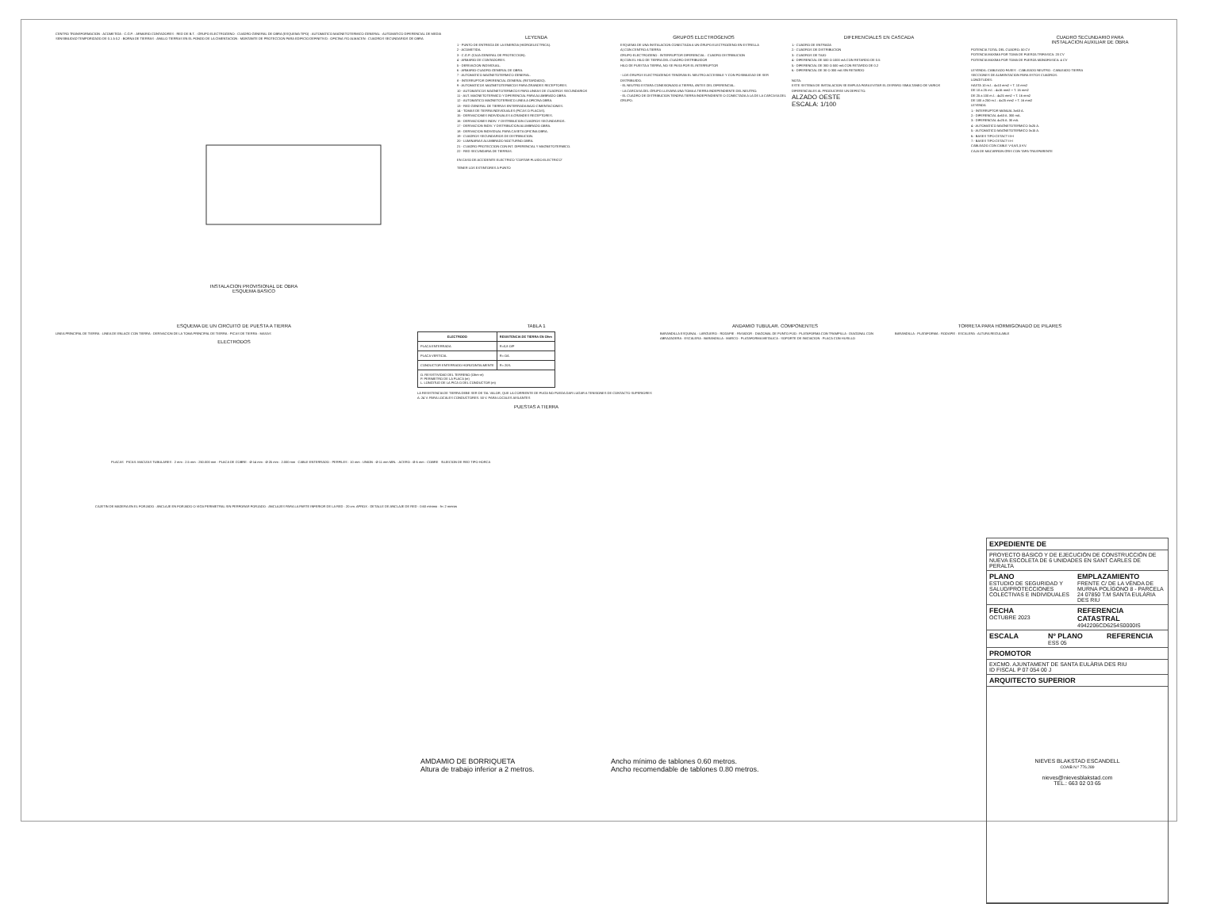CENTRO TRANSFORMACION · ACOMETIDA · C.G.P. · ARMARIO CONTADORES · RED DE B.T. · GRUPO ELECTROGENO · CUADRO GENERAL DE OBRA (ESQUEMA TIPO) · AUTOMATICO MAGNETOTERMICO GENERAL · AUTOMATICO DIFERENCIAL DE MEDIA SENSIBILIDAD TEMPORIZADO DE 0.1 A 0.2 · BORNA DE TIERRAS · ANILLO TIERRAS EN EL FONDO DE LA CIMENTACION · MONTANTE DE PROTECCION PARA EDIFICIO DEFINITIVO · OFICINA Y/O ALMACEN · CUADROS SECUNDARIOS DE OBRA
INSTALACION PROVISIONAL DE OBRA
ESQUEMA BASICO
LEYENDA
1 - PUNTO DE ENTREGA DE LA ENERGIA (HIDROELECTRICA).
2 - ACOMETIDA.
3 - C.G.P. (CAJA GENERAL DE PROTECCION).
4 - ARMARIO DE CONTADORES.
5 - DERIVACION INDIVIDUAL.
6 - ARMARIO-CUADRO GENERAL DE OBRA.
7 - AUTOMATICO MAGNETOTERMICO GENERAL.
8 - INTERRUPTOR DIFERENCIAL GENERAL (RETARDADO).
9 - AUTOMATICOS MAGNETOTERMICOS PARA GRANDES RECEPTORES.
10 - AUTOMATICOS MAGNETOTERMICOS PARA LINEAS DE CUADROS SECUNDARIOS
11 - AUT. MAGNETOTERMICO Y DIFERENCIAL PARA ALUMBRADO OBRA.
12 - AUTOMATICO MAGNETOTERMICO LINEA A OFICINA OBRA.
13 - RED GENERAL DE TIERRAS ENTERRADA BAJO CIMENTACIONES.
14 - TOMAS DE TIERRA INDIVIDUALES (PICAS O PLACAS).
15 - DERIVACIONES INDIVIDUALES A GRANDES RECEPTORES.
16 - DERIVACIONES INDIV. Y DISTRIBUCION CUADROS SECUNDARIOS.
17 - DERIVACION INDIV. Y DISTRIBUCION ALUMBRADO OBRA.
18 - DERIVACION INDIVIDUAL PARA CASETA OFICINA OBRA.
19 - CUADROS SECUNDARIOS DE DISTRIBUCION.
20 - LUMINARIAS ALUMBRADO NOCTURNO OBRA.
21 - CUADRO PROTECCION CON INT. DIFERENCIAL Y MAGNETOTERMICO.
22 - RED SECUNDARIA DE TIERRAS.
EN CASO DE ACCIDENTE ELECTRICO "CORTAR FLUIDO ELECTRICO"
TENER LOS EXTINTORES A PUNTO
GRUPOS ELECTROGENOS
ESQUEMA DE UNA INSTALACION CONECTADA A UN GRUPO ELECTROGENO EN ESTRELLA
A) CON CENTRO A TIERRA
GRUPO ELECTROGENO · INTERRUPTOR DIFERENCIAL · CUADRO DISTRIBUCION
B) CON EL HILO DE TIERRA DEL CUADRO DISTRIBUIDOR
HILO DE PUESTA A TIERRA, NO SE PASA POR EL INTERRUPTOR
- LOS GRUPOS ELECTROGENOS TENDRAN EL NEUTRO ACCESIBLE Y CON POSIBILIDAD DE SER DISTRIBUIDO.
- EL NEUTRO ESTARA CONEXIONADO A TIERRA, ANTES DEL DIFERENCIAL.
- LA CARCASA DEL GRUPO LLEVARA UNA TOMA A TIERRA INDEPENDIENTE DEL NEUTRO.
- EL CUADRO DE DISTRIBUCION TENDRA TIERRA INDEPENDIENTE O CONECTADA A LA DE LA CARCASA DEL GRUPO.
DIFERENCIALES EN CASCADA
1.- CUADRO DE ENTRADA
2.- CUADROS DE DISTRIBUCION
3.- CUADROS DE TAJO
4.- DIFERENCIAL DE 500 O 1000 mA CON RETARDO DE 0.5
5.- DIFERENCIAL DE 300 O 500 mA CON RETARDO DE 0.2
6.- DIFERENCIAL DE 30 O 300 mA SIN RETARDO
NOTA:
ESTE SISTEMA DE INSTALACION SE EMPLEA PARA EVITAR EL DISPARO SIMULTANEO DE VARIOS DIFERENCIALES AL PRODUCIRSE UN DEFECTO.
ALZADO OESTE
ESCALA: 1/100
CUADRO SECUNDARIO PARA
INSTALACION AUXILIAR DE OBRA
POTENCIA TOTAL DEL CUADRO: 50 CV
POTENCIA MAXIMA POR TOMA DE FUERZA TRIFASICA: 20 CV
POTENCIA MAXIMA POR TOMA DE FUERZA MONOFASICA: 4 CV
LEYENDA: CABLEADO FASES · CABLEADO NEUTRO · CABLEADO TIERRA
SECCIONES DE ALIMENTACION PARA ESTOS CUADROS:
LONGITUDES:
HASTA 10 m.l. : 4x10 mm2 + T. 10 mm2
DE 10 a 25 m.l. : 4x16 mm2 + T. 16 mm2
DE 25 a 100 m.l. : 4x25 mm2 + T. 16 mm2
DE 100 a 250 m.l. : 4x25 mm2 + T. 16 mm2
LEYENDA
1.- INTERRUPTOR MANUAL 3x63 A.
2.- DIFERENCIAL 4x63 A. 300 mA.
3.- DIFERENCIAL 4x25 A. 30 mA.
4.- AUTOMATICO MAGNETOTERMICO 3x25 A.
5.- AUTOMATICO MAGNETOTERMICO 3x15 A.
6.- BASES TIPO CETACT III+I
7.- BASES TIPO CETACT II+I
CABLEADO CON CABLE V-0,6/1,5 KV.
CAJA DE MACARRON GRIS CON TAPA TRASPARENTE
ESQUEMA DE UN CIRCUITO DE PUESTA A TIERRA
LINEA PRINCIPAL DE TIERRA · LINEA DE ENLACE CON TIERRA · DERIVACION DE LA TOMA PRINCIPAL DE TIERRA · PICAS DE TIERRA · MASAS
ELECTRODOS
TABLA 1
| ELECTRODO | RESISTENCIA DE TIERRA EN Ohm |
| --- | --- |
| PLACA ENTERRADA | R=0,8 O/P |
| PLACA VERTICAL | R= O/L |
| CONDUCTOR ENTERRADO HORIZONTALMENTE | R= 20/L |
| O. RESISTIVIDAD DEL TERRENO (Ohm-m) P. PERIMETRO DE LA PLACA (m) L. LONGITUD DE LA PICA O DEL CONDUCTOR (m) | |
LA RESISTENCIA DE TIERRA DEBE SER DE TAL VALOR, QUE LA CORRIENTE DE FUGA NO PUEDA DAR LUGAR A TENSIONES DE CONTACTO SUPERIORES A: 24 V. PARA LOCALES CONDUCTORES. 50 V. PARA LOCALES AISLANTES
PUESTAS A TIERRA
ANDAMIO TUBULAR. COMPONENTES
BARANDILLA ESQUINAL · LARGUERO · RODAPIE · PASADOR · DIAGONAL DE PUNTO FIJO · PLATAFORMA CON TRAMPILLA · DIAGONAL CON ABRAZADERA · ESCALERA · BARANDILLA · MARCO · PLATAFORMA METALICA · SOPORTE DE INICIACION · PLACA CON HUSILLO
TORRETA PARA HORMIGONADO DE PILARES
BARANDILLA · PLATAFORMA · RODAPIE · ESCALERA · ALTURA REGULABLE
PLACAS PICAS: MACIZAS TUBULARES · 2 mm · 2.5 mm · 250.000 mm · PLACA DE COBRE · Ø 14 mm · Ø 25 mm · 2.000 mm CABLE ENTERRADO · PERFILES · 10 mm · UNION · Ø 11 mm MIN. · ACERO · Ø 6 mm · COBRE SUJECION DE RED TIPO HORCA
CAJETIN DE MADERA EN EL FORJADO · ANCLAJE EN FORJADO O VIGA PERIMETRAL SIN PERFORAR FORJADO · ANCLAJES PARA LA PARTE INFERIOR DE LA RED · 20 cm. APROX · DETALLE DE ANCLAJE DE RED · 0.60 mínimo · h< 2 metros
AMDAMIO DE BORRIQUETA
Altura de trabajo inferior a 2 metros.
Ancho mínimo de tablones 0.60 metros.
Ancho recomendable de tablones 0.80 metros.
EXPEDIENTE DE
PROYECTO BÁSICO Y DE EJECUCIÓN DE CONSTRUCCIÓN DE NUEVA ESCOLETA DE 6 UNIDADES EN SANT CARLES DE PERALTA
PLANO
ESTUDIO DE SEGURIDAD Y SALUD/PROTECCIONES COLECTIVAS E INDIVIDUALES EMPLAZAMIENTO
FRENTE C/ DE LA VÉNDA DE MURNA POLÍGONO 8 - PARCELA 24 07850 T.M SANTA EULÀRIA DES RIU
FECHA
OCTUBRE 2023 REFERENCIA CATASTRAL
4942206CD6254S0000IS
ESCALA Nº PLANO
ESS 05 REFERENCIA
PROMOTOR
EXCMO. AJUNTAMENT DE SANTA EULÀRIA DES RIU
ID FISCAL P 07 054 00 J
ARQUITECTO SUPERIOR
NIEVES BLAKSTAD ESCANDELL
COAIB N.º 776.289
nieves@nievesblakstad.com
TEL.: 663 02 03 65